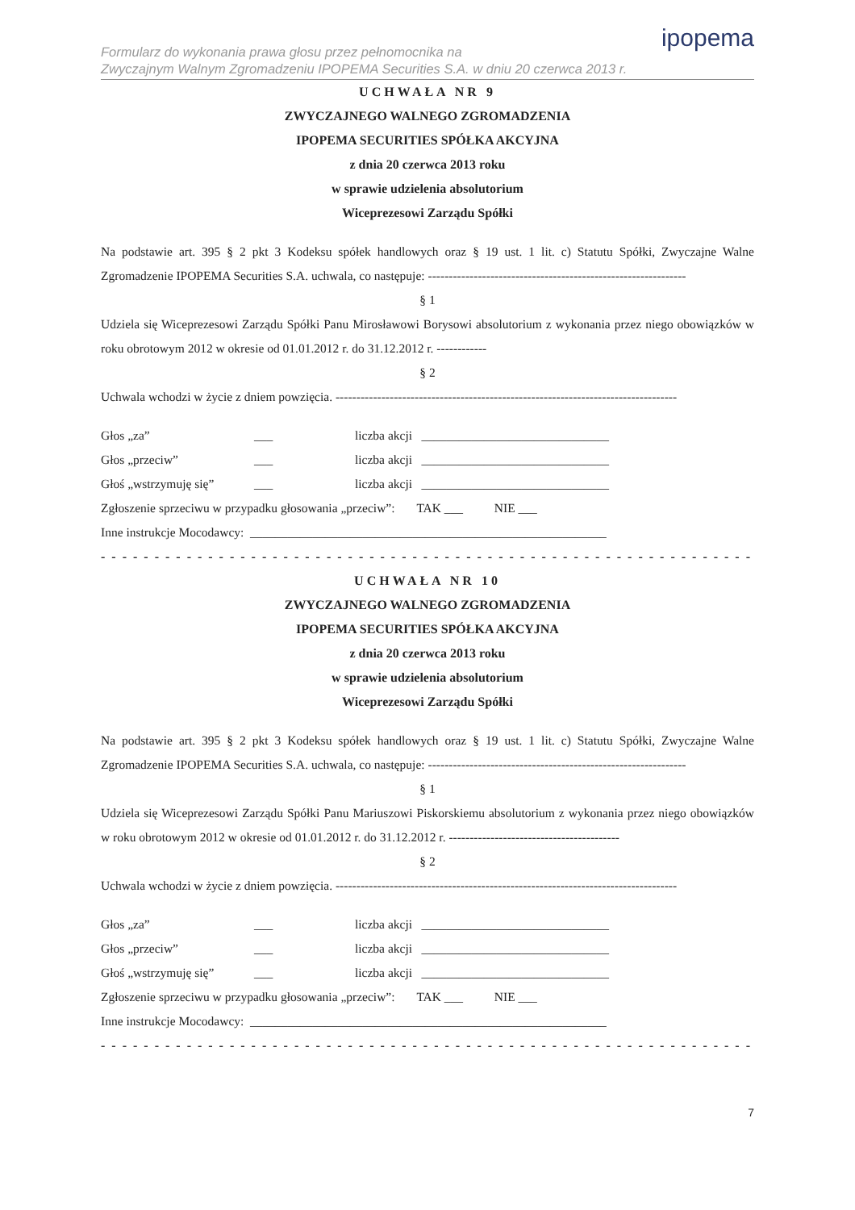Formularz do wykonania prawa głosu przez pełnomocnika na
Zwyczajnym Walnym Zgromadzeniu IPOPEMA Securities S.A. w dniu 20 czerwca 2013 r.
ipopema
UCHWAŁA NR 9
ZWYCZAJNEGO WALNEGO ZGROMADZENIA
IPOPEMA SECURITIES SPÓŁKA AKCYJNA
z dnia 20 czerwca 2013 roku
w sprawie udzielenia absolutorium
Wiceprezesowi Zarządu Spółki
Na podstawie art. 395 § 2 pkt 3 Kodeksu spółek handlowych oraz § 19 ust. 1 lit. c) Statutu Spółki, Zwyczajne Walne Zgromadzenie IPOPEMA Securities S.A. uchwala, co następuje: --------------------------------------------------------------
§ 1
Udziela się Wiceprezesowi Zarządu Spółki Panu Mirosławowi Borysowi absolutorium z wykonania przez niego obowiązków w roku obrotowym 2012 w okresie od 01.01.2012 r. do 31.12.2012 r. ------------
§ 2
Uchwala wchodzi w życie z dniem powzięcia. ----------------------------------------------------------------------------------
Głos „za” ___ liczba akcji ______________________________
Głos „przeciw” ___ liczba akcji ______________________________
Głoś „wstrzymuję się” ___ liczba akcji ______________________________
Zgłoszenie sprzeciwu w przypadku głosowania „przeciw”: TAK ___ NIE ___
Inne instrukcje Mocodawcy: _________________________________________________________
- - - - - - - - - - - - - - - - - - - - - - - - - - - - - - - - - - - - - - - - - - - - - - - - - - - - - - - - - - - - - - - -
UCHWAŁA NR 10
ZWYCZAJNEGO WALNEGO ZGROMADZENIA
IPOPEMA SECURITIES SPÓŁKA AKCYJNA
z dnia 20 czerwca 2013 roku
w sprawie udzielenia absolutorium
Wiceprezesowi Zarządu Spółki
Na podstawie art. 395 § 2 pkt 3 Kodeksu spółek handlowych oraz § 19 ust. 1 lit. c) Statutu Spółki, Zwyczajne Walne Zgromadzenie IPOPEMA Securities S.A. uchwala, co następuje: --------------------------------------------------------------
§ 1
Udziela się Wiceprezesowi Zarządu Spółki Panu Mariuszowi Piskorskiemu absolutorium z wykonania przez niego obowiązków w roku obrotowym 2012 w okresie od 01.01.2012 r. do 31.12.2012 r. -----------------------------------------
§ 2
Uchwala wchodzi w życie z dniem powzięcia. ----------------------------------------------------------------------------------
Głos „za” ___ liczba akcji ______________________________
Głos „przeciw” ___ liczba akcji ______________________________
Głoś „wstrzymuję się” ___ liczba akcji ______________________________
Zgłoszenie sprzeciwu w przypadku głosowania „przeciw”: TAK ___ NIE ___
Inne instrukcje Mocodawcy: _________________________________________________________
- - - - - - - - - - - - - - - - - - - - - - - - - - - - - - - - - - - - - - - - - - - - - - - - - - - - - - - - - - - - - - - -
7